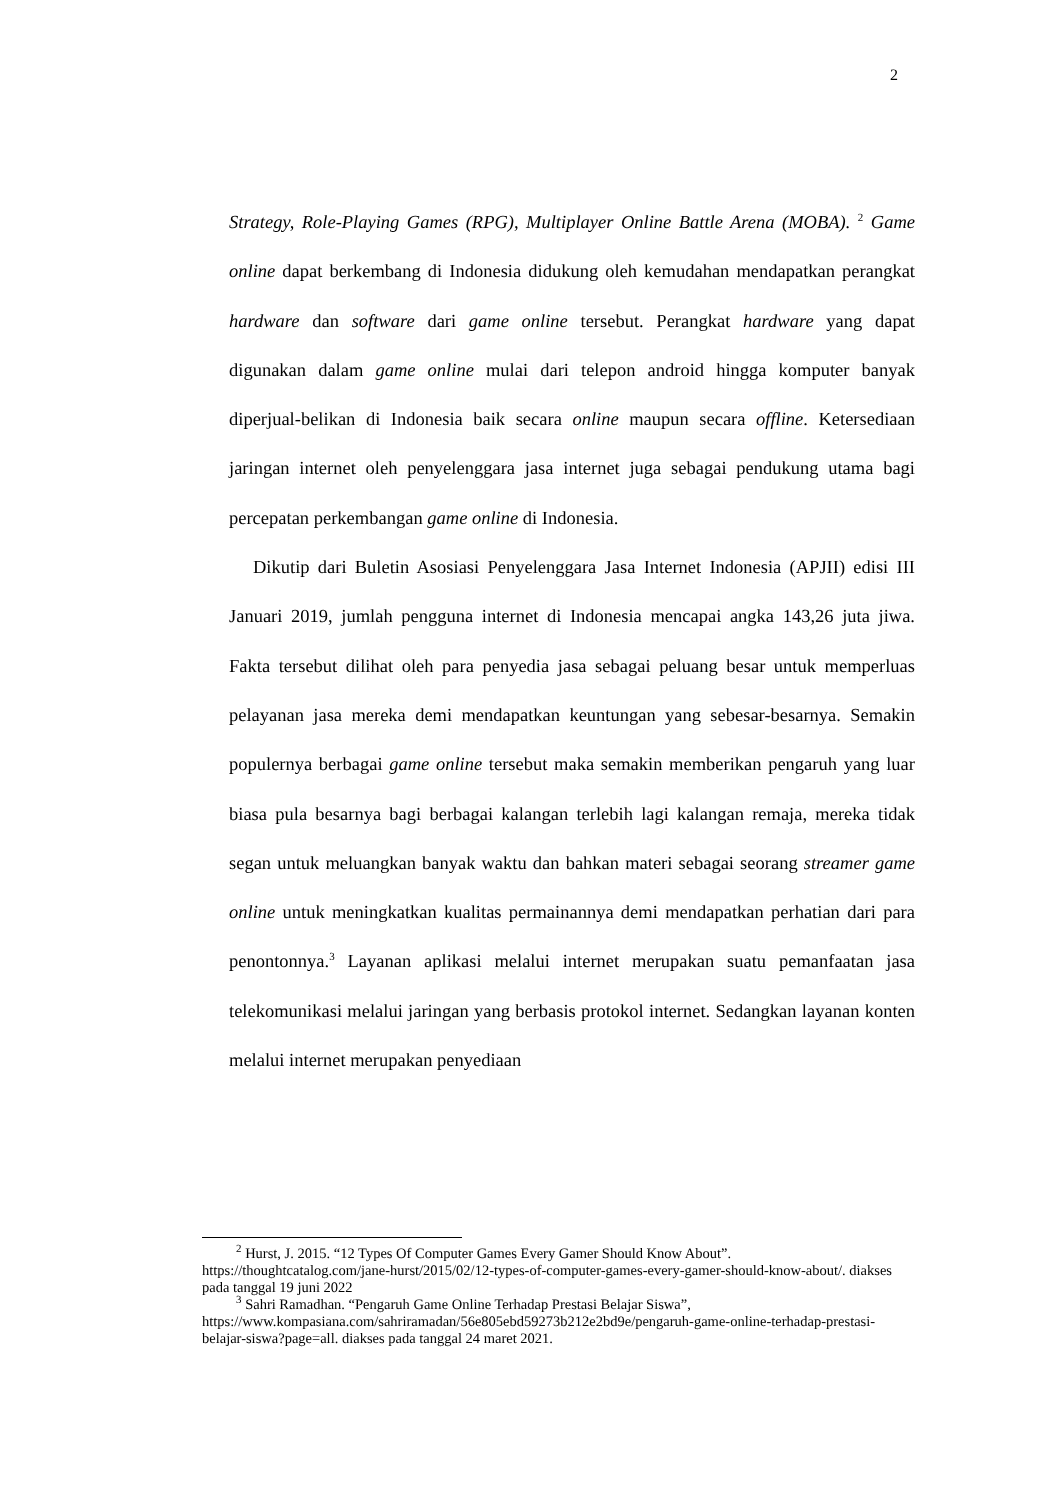2
Strategy, Role-Playing Games (RPG), Multiplayer Online Battle Arena (MOBA). <sup>2</sup> Game online dapat berkembang di Indonesia didukung oleh kemudahan mendapatkan perangkat hardware dan software dari game online tersebut. Perangkat hardware yang dapat digunakan dalam game online mulai dari telepon android hingga komputer banyak diperjual-belikan di Indonesia baik secara online maupun secara offline. Ketersediaan jaringan internet oleh penyelenggara jasa internet juga sebagai pendukung utama bagi percepatan perkembangan game online di Indonesia.
Dikutip dari Buletin Asosiasi Penyelenggara Jasa Internet Indonesia (APJII) edisi III Januari 2019, jumlah pengguna internet di Indonesia mencapai angka 143,26 juta jiwa. Fakta tersebut dilihat oleh para penyedia jasa sebagai peluang besar untuk memperluas pelayanan jasa mereka demi mendapatkan keuntungan yang sebesar-besarnya. Semakin populernya berbagai game online tersebut maka semakin memberikan pengaruh yang luar biasa pula besarnya bagi berbagai kalangan terlebih lagi kalangan remaja, mereka tidak segan untuk meluangkan banyak waktu dan bahkan materi sebagai seorang streamer game online untuk meningkatkan kualitas permainannya demi mendapatkan perhatian dari para penontonnya.<sup>3</sup> Layanan aplikasi melalui internet merupakan suatu pemanfaatan jasa telekomunikasi melalui jaringan yang berbasis protokol internet. Sedangkan layanan konten melalui internet merupakan penyediaan
<sup>2</sup> Hurst, J. 2015. “12 Types Of Computer Games Every Gamer Should Know About”. https://thoughtcatalog.com/jane-hurst/2015/02/12-types-of-computer-games-every-gamer-should-know-about/. diakses pada tanggal 19 juni 2022
<sup>3</sup> Sahri Ramadhan. “Pengaruh Game Online Terhadap Prestasi Belajar Siswa”, https://www.kompasiana.com/sahriramadan/56e805ebd59273b212e2bd9e/pengaruh-game-online-terhadap-prestasi-belajar-siswa?page=all. diakses pada tanggal 24 maret 2021.